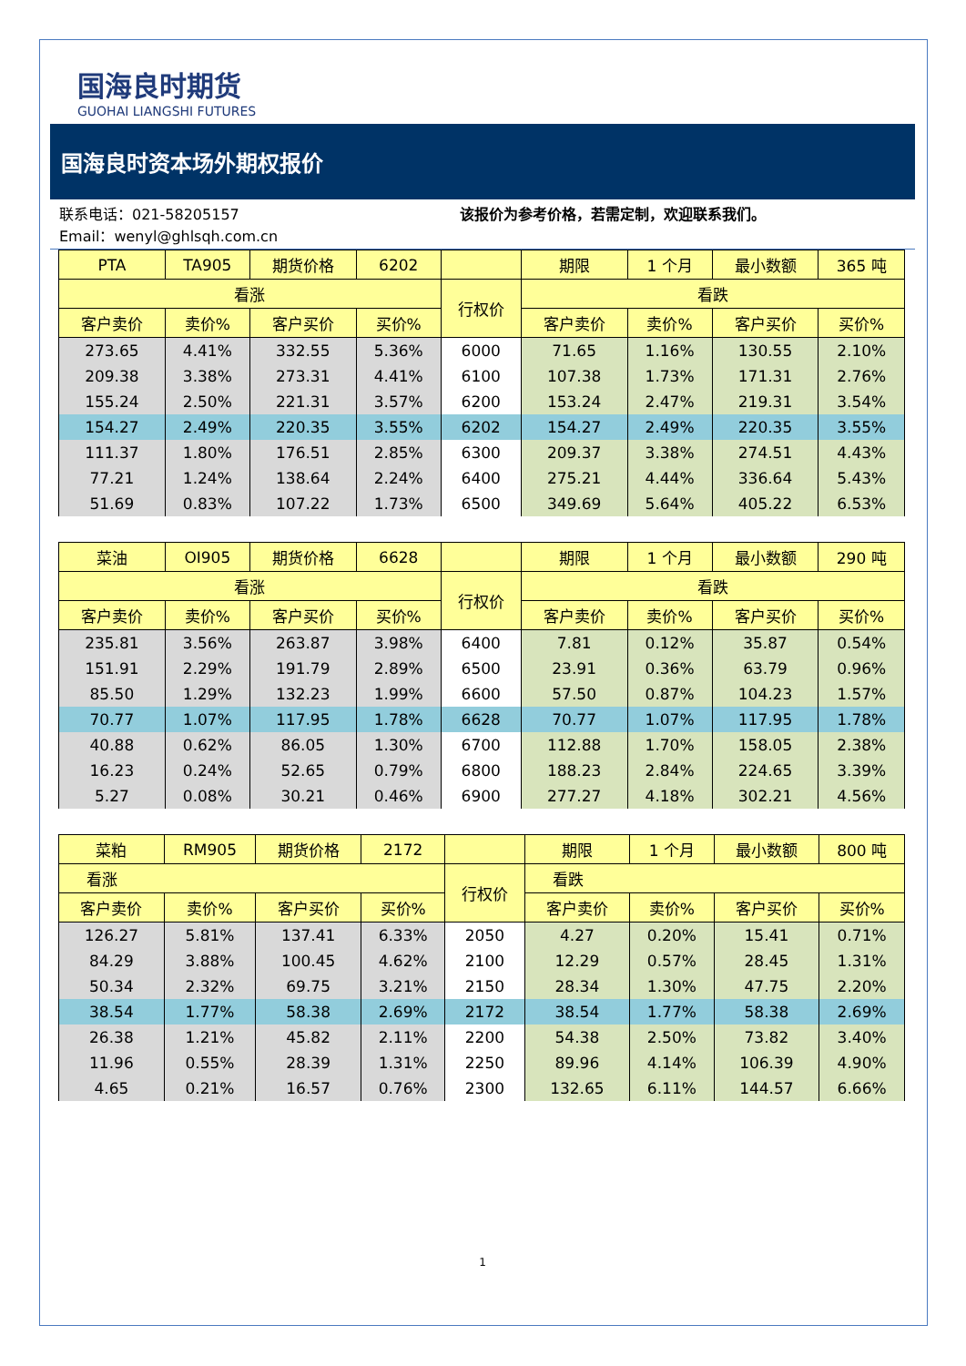国海良时期货
GUOHAI LIANGSHI FUTURES
国海良时资本场外期权报价
联系电话：021-58205157
Email：wenyl@ghlsqh.com.cn
该报价为参考价格，若需定制，欢迎联系我们。
| PTA | TA905 | 期货价格 | 6202 | | 期限 | 1 个月 | 最小数额 | 365 吨 |
| --- | --- | --- | --- | --- | --- | --- | --- | --- |
| 看涨 | | | | 行权价 | 看跌 | | | |
| 客户卖价 | 卖价% | 客户买价 | 买价% | | 客户卖价 | 卖价% | 客户买价 | 买价% |
| 273.65 | 4.41% | 332.55 | 5.36% | 6000 | 71.65 | 1.16% | 130.55 | 2.10% |
| 209.38 | 3.38% | 273.31 | 4.41% | 6100 | 107.38 | 1.73% | 171.31 | 2.76% |
| 155.24 | 2.50% | 221.31 | 3.57% | 6200 | 153.24 | 2.47% | 219.31 | 3.54% |
| 154.27 | 2.49% | 220.35 | 3.55% | 6202 | 154.27 | 2.49% | 220.35 | 3.55% |
| 111.37 | 1.80% | 176.51 | 2.85% | 6300 | 209.37 | 3.38% | 274.51 | 4.43% |
| 77.21 | 1.24% | 138.64 | 2.24% | 6400 | 275.21 | 4.44% | 336.64 | 5.43% |
| 51.69 | 0.83% | 107.22 | 1.73% | 6500 | 349.69 | 5.64% | 405.22 | 6.53% |
| 菜油 | OI905 | 期货价格 | 6628 | | 期限 | 1 个月 | 最小数额 | 290 吨 |
| --- | --- | --- | --- | --- | --- | --- | --- | --- |
| 看涨 | | | | 行权价 | 看跌 | | | |
| 客户卖价 | 卖价% | 客户买价 | 买价% | | 客户卖价 | 卖价% | 客户买价 | 买价% |
| 235.81 | 3.56% | 263.87 | 3.98% | 6400 | 7.81 | 0.12% | 35.87 | 0.54% |
| 151.91 | 2.29% | 191.79 | 2.89% | 6500 | 23.91 | 0.36% | 63.79 | 0.96% |
| 85.50 | 1.29% | 132.23 | 1.99% | 6600 | 57.50 | 0.87% | 104.23 | 1.57% |
| 70.77 | 1.07% | 117.95 | 1.78% | 6628 | 70.77 | 1.07% | 117.95 | 1.78% |
| 40.88 | 0.62% | 86.05 | 1.30% | 6700 | 112.88 | 1.70% | 158.05 | 2.38% |
| 16.23 | 0.24% | 52.65 | 0.79% | 6800 | 188.23 | 2.84% | 224.65 | 3.39% |
| 5.27 | 0.08% | 30.21 | 0.46% | 6900 | 277.27 | 4.18% | 302.21 | 4.56% |
| 菜粕 | RM905 | 期货价格 | 2172 | | 期限 | 1 个月 | 最小数额 | 800 吨 |
| --- | --- | --- | --- | --- | --- | --- | --- | --- |
| 看涨 | | | | 行权价 | 看跌 | | | |
| 客户卖价 | 卖价% | 客户买价 | 买价% | | 客户卖价 | 卖价% | 客户买价 | 买价% |
| 126.27 | 5.81% | 137.41 | 6.33% | 2050 | 4.27 | 0.20% | 15.41 | 0.71% |
| 84.29 | 3.88% | 100.45 | 4.62% | 2100 | 12.29 | 0.57% | 28.45 | 1.31% |
| 50.34 | 2.32% | 69.75 | 3.21% | 2150 | 28.34 | 1.30% | 47.75 | 2.20% |
| 38.54 | 1.77% | 58.38 | 2.69% | 2172 | 38.54 | 1.77% | 58.38 | 2.69% |
| 26.38 | 1.21% | 45.82 | 2.11% | 2200 | 54.38 | 2.50% | 73.82 | 3.40% |
| 11.96 | 0.55% | 28.39 | 1.31% | 2250 | 89.96 | 4.14% | 106.39 | 4.90% |
| 4.65 | 0.21% | 16.57 | 0.76% | 2300 | 132.65 | 6.11% | 144.57 | 6.66% |
1